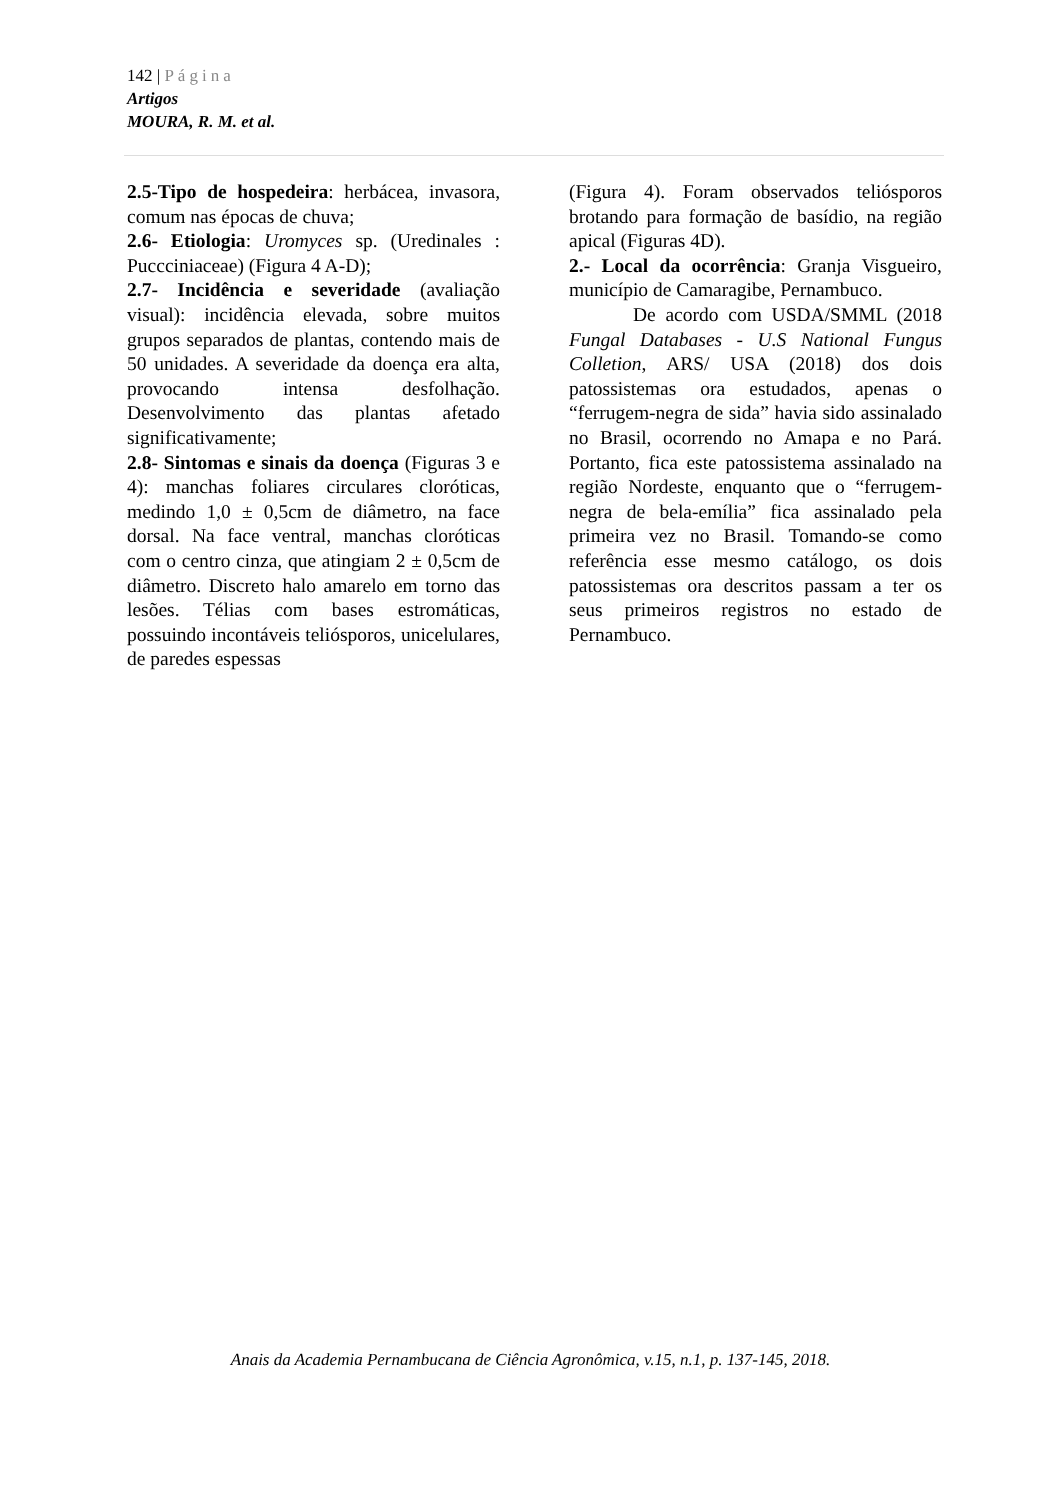142 | Página
Artigos
MOURA, R. M. et al.
2.5-Tipo de hospedeira: herbácea, invasora, comum nas épocas de chuva;
2.6- Etiologia: Uromyces sp. (Uredinales : Puccciniaceae) (Figura 4 A-D);
2.7- Incidência e severidade (avaliação visual): incidência elevada, sobre muitos grupos separados de plantas, contendo mais de 50 unidades. A severidade da doença era alta, provocando intensa desfolhação. Desenvolvimento das plantas afetado significativamente;
2.8- Sintomas e sinais da doença (Figuras 3 e 4): manchas foliares circulares cloróticas, medindo 1,0 ± 0,5cm de diâmetro, na face dorsal. Na face ventral, manchas cloróticas com o centro cinza, que atingiam 2 ± 0,5cm de diâmetro. Discreto halo amarelo em torno das lesões. Télias com bases estromáticas, possuindo incontáveis teliósporos, unicelulares, de paredes espessas
(Figura 4). Foram observados teliósporos brotando para formação de basídio, na região apical (Figuras 4D).
2.- Local da ocorrência: Granja Visgueiro, município de Camaragibe, Pernambuco.
De acordo com USDA/SMML (2018 Fungal Databases - U.S National Fungus Colletion, ARS/ USA (2018) dos dois patossistemas ora estudados, apenas o “ferrugem-negra de sida” havia sido assinalado no Brasil, ocorrendo no Amapa e no Pará. Portanto, fica este patossistema assinalado na região Nordeste, enquanto que o “ferrugem-negra de bela-emília” fica assinalado pela primeira vez no Brasil. Tomando-se como referência esse mesmo catálogo, os dois patossistemas ora descritos passam a ter os seus primeiros registros no estado de Pernambuco.
Anais da Academia Pernambucana de Ciência Agronômica, v.15, n.1, p. 137-145, 2018.